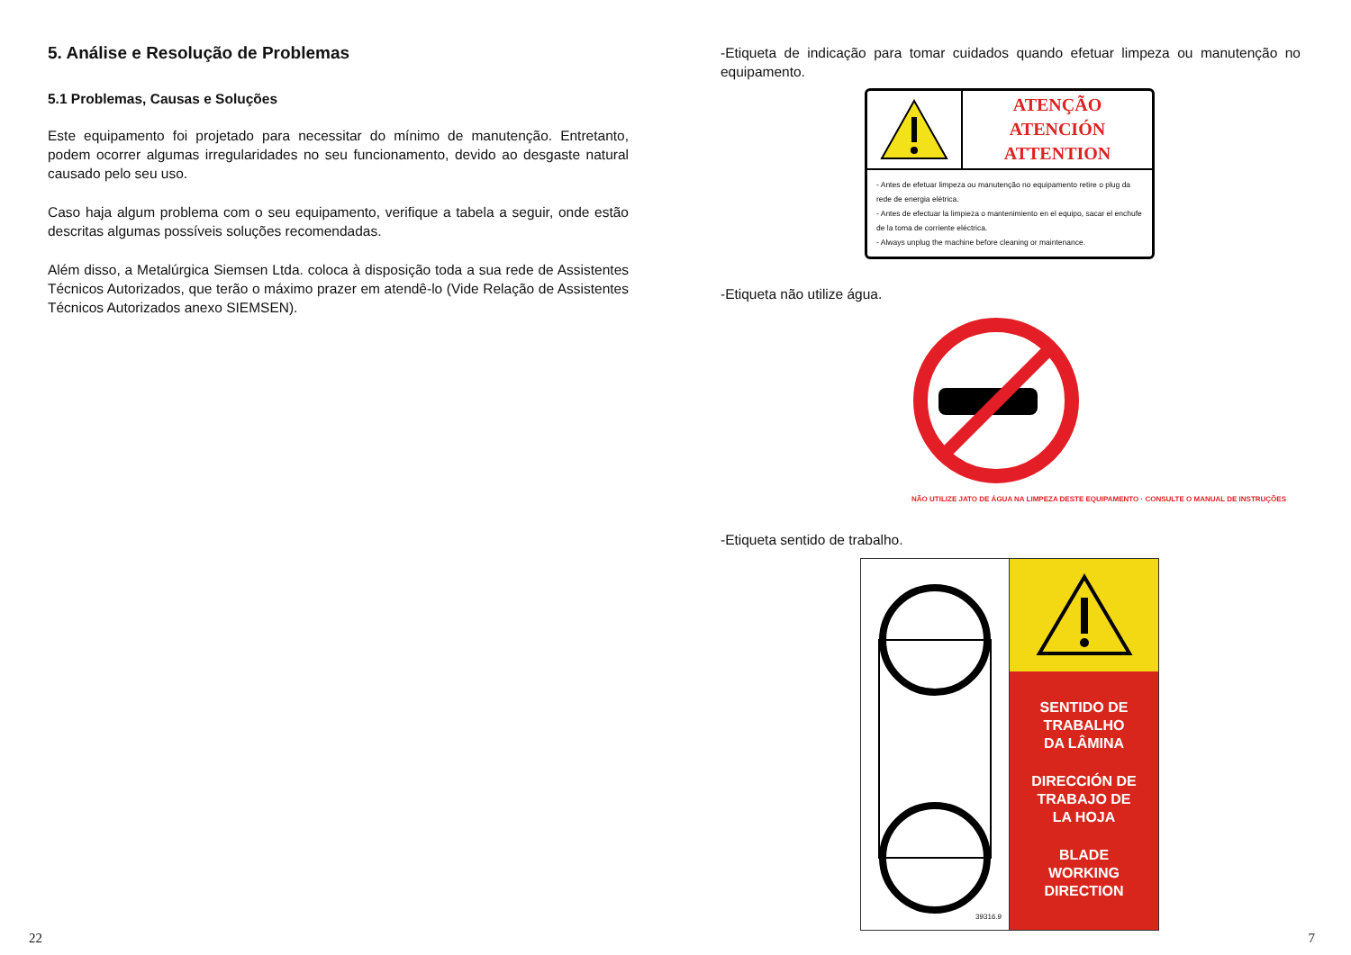5. Análise e Resolução de Problemas
5.1 Problemas, Causas e Soluções
Este equipamento foi projetado para necessitar do mínimo de manutenção. Entretanto, podem ocorrer algumas irregularidades no seu funcionamento, devido ao desgaste natural causado pelo seu uso.
Caso haja algum problema com o seu equipamento, verifique a tabela a seguir, onde estão descritas algumas possíveis soluções recomendadas.
Além disso, a Metalúrgica Siemsen Ltda. coloca à disposição toda a sua rede de Assistentes Técnicos Autorizados, que terão o máximo prazer em atendê-lo (Vide Relação de Assistentes Técnicos Autorizados anexo SIEMSEN).
22
-Etiqueta de indicação para tomar cuidados quando efetuar limpeza ou manutenção no equipamento.
ATENÇÃO
ATENCIÓN
ATTENTION
- Antes de efetuar limpeza ou manutenção no equipamento retire o plug da rede de energia elétrica.
- Antes de efectuar la limpieza o mantenimiento en el equipo, sacar el enchufe de la toma de corriente eléctrica.
- Always unplug the machine before cleaning or maintenance.
-Etiqueta não utilize água.
NÃO UTILIZE JATO DE ÁGUA NA LIMPEZA DESTE EQUIPAMENTO · CONSULTE O MANUAL DE INSTRUÇÕES
-Etiqueta sentido de trabalho.
39316.9
SENTIDO DE
TRABALHO
DA LÂMINA
DIRECCIÓN DE
TRABAJO DE
LA HOJA
BLADE
WORKING
DIRECTION
7